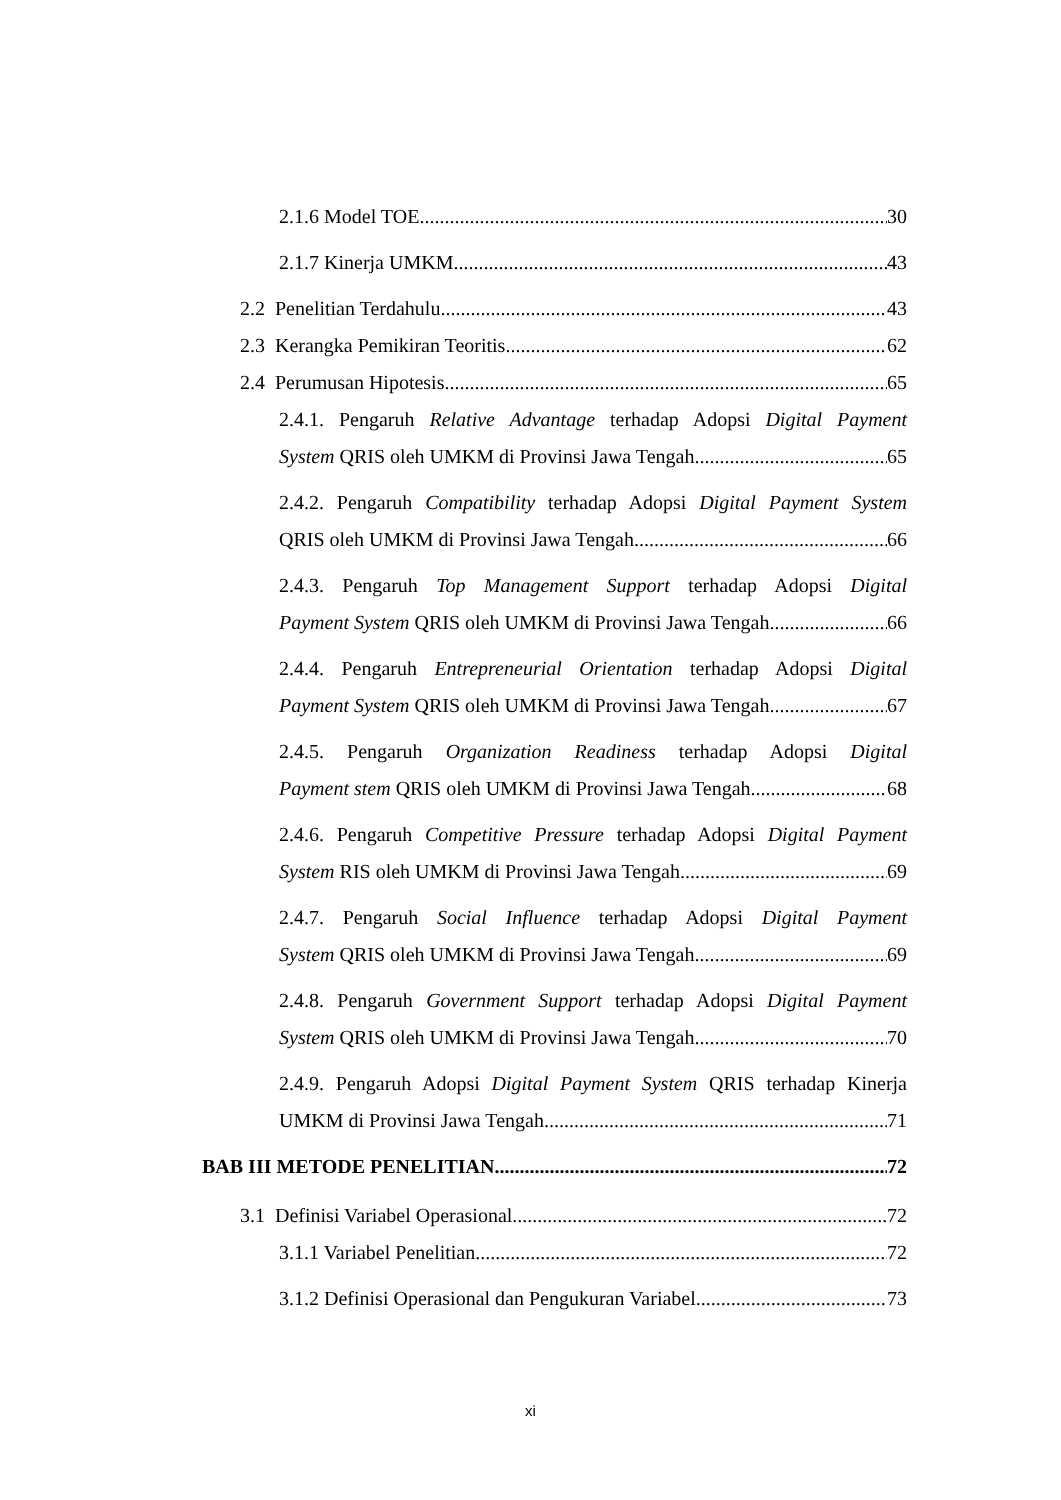2.1.6 Model TOE 30
2.1.7 Kinerja UMKM 43
2.2 Penelitian Terdahulu 43
2.3 Kerangka Pemikiran Teoritis 62
2.4 Perumusan Hipotesis 65
2.4.1. Pengaruh Relative Advantage terhadap Adopsi Digital Payment
System QRIS oleh UMKM di Provinsi Jawa Tengah 65
2.4.2. Pengaruh Compatibility terhadap Adopsi Digital Payment System
QRIS oleh UMKM di Provinsi Jawa Tengah 66
2.4.3. Pengaruh Top Management Support terhadap Adopsi Digital
Payment System QRIS oleh UMKM di Provinsi Jawa Tengah 66
2.4.4. Pengaruh Entrepreneurial Orientation terhadap Adopsi Digital
Payment System QRIS oleh UMKM di Provinsi Jawa Tengah 67
2.4.5. Pengaruh Organization Readiness terhadap Adopsi Digital
Payment stem QRIS oleh UMKM di Provinsi Jawa Tengah 68
2.4.6. Pengaruh Competitive Pressure terhadap Adopsi Digital Payment
System RIS oleh UMKM di Provinsi Jawa Tengah 69
2.4.7. Pengaruh Social Influence terhadap Adopsi Digital Payment
System QRIS oleh UMKM di Provinsi Jawa Tengah 69
2.4.8. Pengaruh Government Support terhadap Adopsi Digital Payment
System QRIS oleh UMKM di Provinsi Jawa Tengah 70
2.4.9. Pengaruh Adopsi Digital Payment System QRIS terhadap Kinerja
UMKM di Provinsi Jawa Tengah 71
BAB III METODE PENELITIAN 72
3.1 Definisi Variabel Operasional 72
3.1.1 Variabel Penelitian 72
3.1.2 Definisi Operasional dan Pengukuran Variabel 73
xi